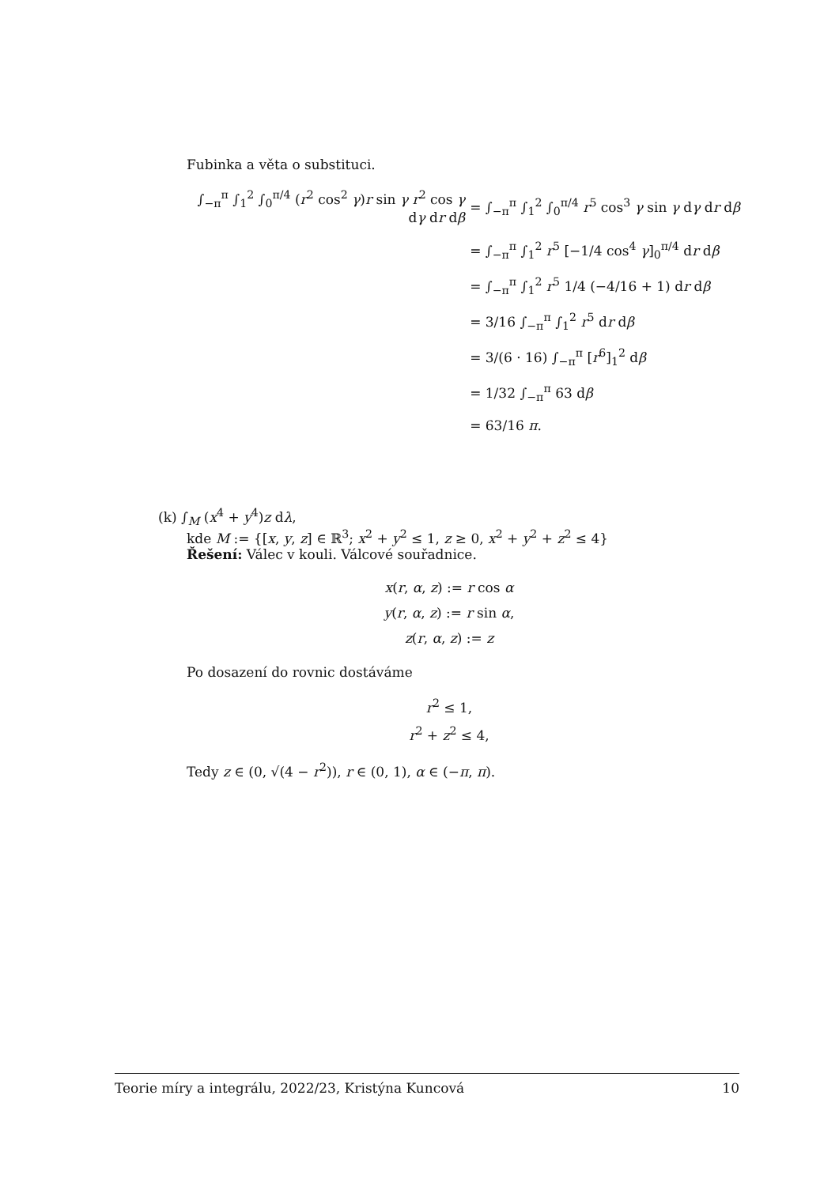Fubinka a věta o substituci.
∫<sub>−π</sub><sup>π</sup> ∫<sub>1</sub><sup>2</sup> ∫<sub>0</sub><sup>π/4</sup> (r<sup>2</sup> cos<sup>2</sup> γ)r sin γ r<sup>2</sup> cos γ dγ dr dβ
= ∫<sub>−π</sub><sup>π</sup> ∫<sub>1</sub><sup>2</sup> ∫<sub>0</sub><sup>π/4</sup> r<sup>5</sup> cos<sup>3</sup> γ sin γ dγ dr dβ
= ∫<sub>−π</sub><sup>π</sup> ∫<sub>1</sub><sup>2</sup> r<sup>5</sup> [−1/4 cos<sup>4</sup> γ]<sub>0</sub><sup>π/4</sup> dr dβ
= ∫<sub>−π</sub><sup>π</sup> ∫<sub>1</sub><sup>2</sup> r<sup>5</sup> 1/4 (−4/16 + 1) dr dβ
= 3/16 ∫<sub>−π</sub><sup>π</sup> ∫<sub>1</sub><sup>2</sup> r<sup>5</sup> dr dβ
= 3/(6 · 16) ∫<sub>−π</sub><sup>π</sup> [r<sup>6</sup>]<sub>1</sub><sup>2</sup> dβ
= 1/32 ∫<sub>−π</sub><sup>π</sup> 63 dβ
= 63/16 π.
(k) ∫<sub>M</sub> (x<sup>4</sup> + y<sup>4</sup>)z dλ,
kde M := {[x, y, z] ∈ ℝ<sup>3</sup>; x<sup>2</sup> + y<sup>2</sup> ≤ 1, z ≥ 0, x<sup>2</sup> + y<sup>2</sup> + z<sup>2</sup> ≤ 4}
Řešení: Válec v kouli. Válcové souřadnice.
x(r, α, z) := r cos α
y(r, α, z) := r sin α,
z(r, α, z) := z
Po dosazení do rovnic dostáváme
r<sup>2</sup> ≤ 1,
r<sup>2</sup> + z<sup>2</sup> ≤ 4,
Tedy z ∈ (0, √(4 − r<sup>2</sup>)), r ∈ (0, 1), α ∈ (−π, π).
Teorie míry a integrálu, 2022/23, Kristýna Kuncová 10